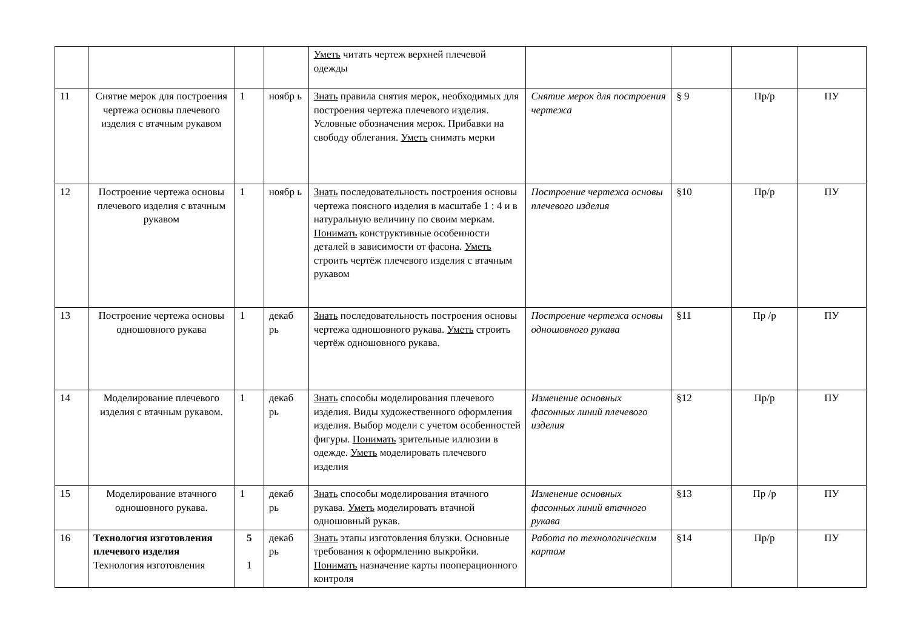| | | | | Уметь читать чертеж верхней плечевой одежды | | | | |
| 11 | Снятие мерок для построения чертежа основы плечевого изделия с втачным рукавом | 1 | ноябр ь | Знать правила снятия мерок, необходимых для построения чертежа плечевого изделия. Условные обозначения мерок. Прибавки на свободу облегания. Уметь снимать мерки | Снятие мерок для построения чертежа | § 9 | Пр/р | ПУ |
| 12 | Построение чертежа основы плечевого изделия с втачным рукавом | 1 | ноябр ь | Знать последовательность построения основы чертежа поясного изделия в масштабе 1 : 4 и в натуральную величину по своим меркам. Понимать конструктивные особенности деталей в зависимости от фасона. Уметь строить чертёж плечевого изделия с втачным рукавом | Построение чертежа основы плечевого изделия | §10 | Пр/р | ПУ |
| 13 | Построение чертежа основы одношовного рукава | 1 | декаб рь | Знать последовательность построения основы чертежа одношовного рукава. Уметь строить чертёж одношовного рукава. | Построение чертежа основы одношовного рукава | §11 | Пр /р | ПУ |
| 14 | Моделирование плечевого изделия с втачным рукавом. | 1 | декаб рь | Знать способы моделирования плечевого изделия. Виды художественного оформления изделия. Выбор модели с учетом особенностей фигуры. Понимать зрительные иллюзии в одежде. Уметь моделировать плечевого изделия | Изменение основных фасонных линий плечевого изделия | §12 | Пр/р | ПУ |
| 15 | Моделирование втачного одношовного рукава. | 1 | декаб рь | Знать способы моделирования втачного рукава. Уметь моделировать втачной одношовный рукав. | Изменение основных фасонных линий втачного рукава | §13 | Пр /р | ПУ |
| 16 | Технология изготовления плечевого изделия Технология изготовления | 5 1 | декаб рь | Знать этапы изготовления блузки. Основные требования к оформлению выкройки. Понимать назначение карты пооперационного контроля | Работа по технологическим картам | §14 | Пр/р | ПУ |